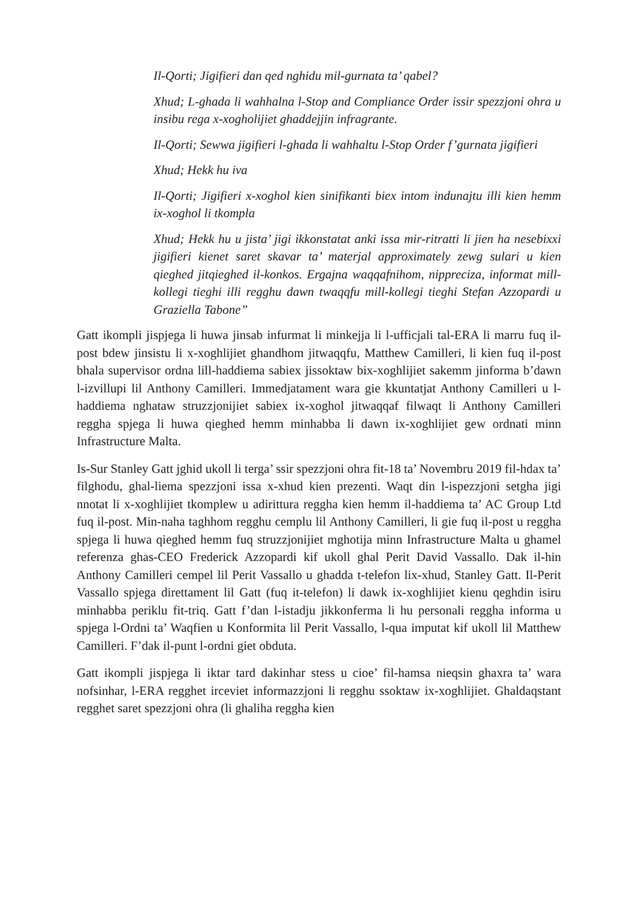Il-Qorti; Jigifieri dan qed nghidu mil-gurnata ta’ qabel?
Xhud; L-ghada li wahhalna l-Stop and Compliance Order issir spezzjoni ohra u insibu rega x-xogholijiet ghaddejjin infragrante.
Il-Qorti; Sewwa jigifieri l-ghada li wahhaltu l-Stop Order f’gurnata jigifieri
Xhud; Hekk hu iva
Il-Qorti; Jigifieri x-xoghol kien sinifikanti biex intom indunajtu illi kien hemm ix-xoghol li tkompla
Xhud; Hekk hu u jista’ jigi ikkonstatat anki issa mir-ritratti li jien ha nesebixxi jigifieri kienet saret skavar ta’ materjal approximately zewg sulari u kien qieghed jitqieghed il-konkos. Ergajna waqqafnihom, nippreciza, informat mill-kollegi tieghi illi regghu dawn twaqqfu mill-kollegi tieghi Stefan Azzopardi u Graziella Tabone”
Gatt ikompli jispjega li huwa jinsab infurmat li minkejja li l-ufficjali tal-ERA li marru fuq il-post bdew jinsistu li x-xoghlijiet ghandhom jitwaqqfu, Matthew Camilleri, li kien fuq il-post bhala supervisor ordna lill-haddiema sabiex jissoktaw bix-xoghlijiet sakemm jinforma b’dawn l-izvillupi lil Anthony Camilleri. Immedjatament wara gie kkuntatjat Anthony Camilleri u l-haddiema nghataw struzzjonijiet sabiex ix-xoghol jitwaqqaf filwaqt li Anthony Camilleri reggha spjega li huwa qieghed hemm minhabba li dawn ix-xoghlijiet gew ordnati minn Infrastructure Malta.
Is-Sur Stanley Gatt jghid ukoll li terga’ ssir spezzjoni ohra fit-18 ta’ Novembru 2019 fil-hdax ta’ filghodu, ghal-liema spezzjoni issa x-xhud kien prezenti. Waqt din l-ispezzjoni setgha jigi nnotat li x-xoghlijiet tkomplew u adirittura reggha kien hemm il-haddiema ta’ AC Group Ltd fuq il-post. Min-naha taghhom regghu cemplu lil Anthony Camilleri, li gie fuq il-post u reggha spjega li huwa qieghed hemm fuq struzzjonijiet mghotija minn Infrastructure Malta u ghamel referenza ghas-CEO Frederick Azzopardi kif ukoll ghal Perit David Vassallo. Dak il-hin Anthony Camilleri cempel lil Perit Vassallo u ghadda t-telefon lix-xhud, Stanley Gatt. Il-Perit Vassallo spjega direttament lil Gatt (fuq it-telefon) li dawk ix-xoghlijiet kienu qeghdin isiru minhabba periklu fit-triq. Gatt f’dan l-istadju jikkonferma li hu personali reggha informa u spjega l-Ordni ta’ Waqfien u Konformita lil Perit Vassallo, l-qua imputat kif ukoll lil Matthew Camilleri. F’dak il-punt l-ordni giet obduta.
Gatt ikompli jispjega li iktar tard dakinhar stess u cioe’ fil-hamsa nieqsin ghaxra ta’ wara nofsinhar, l-ERA regghet irceviet informazzjoni li regghu ssoktaw ix-xoghlijiet. Ghaldaqstant regghet saret spezzjoni ohra (li ghaliha reggha kien